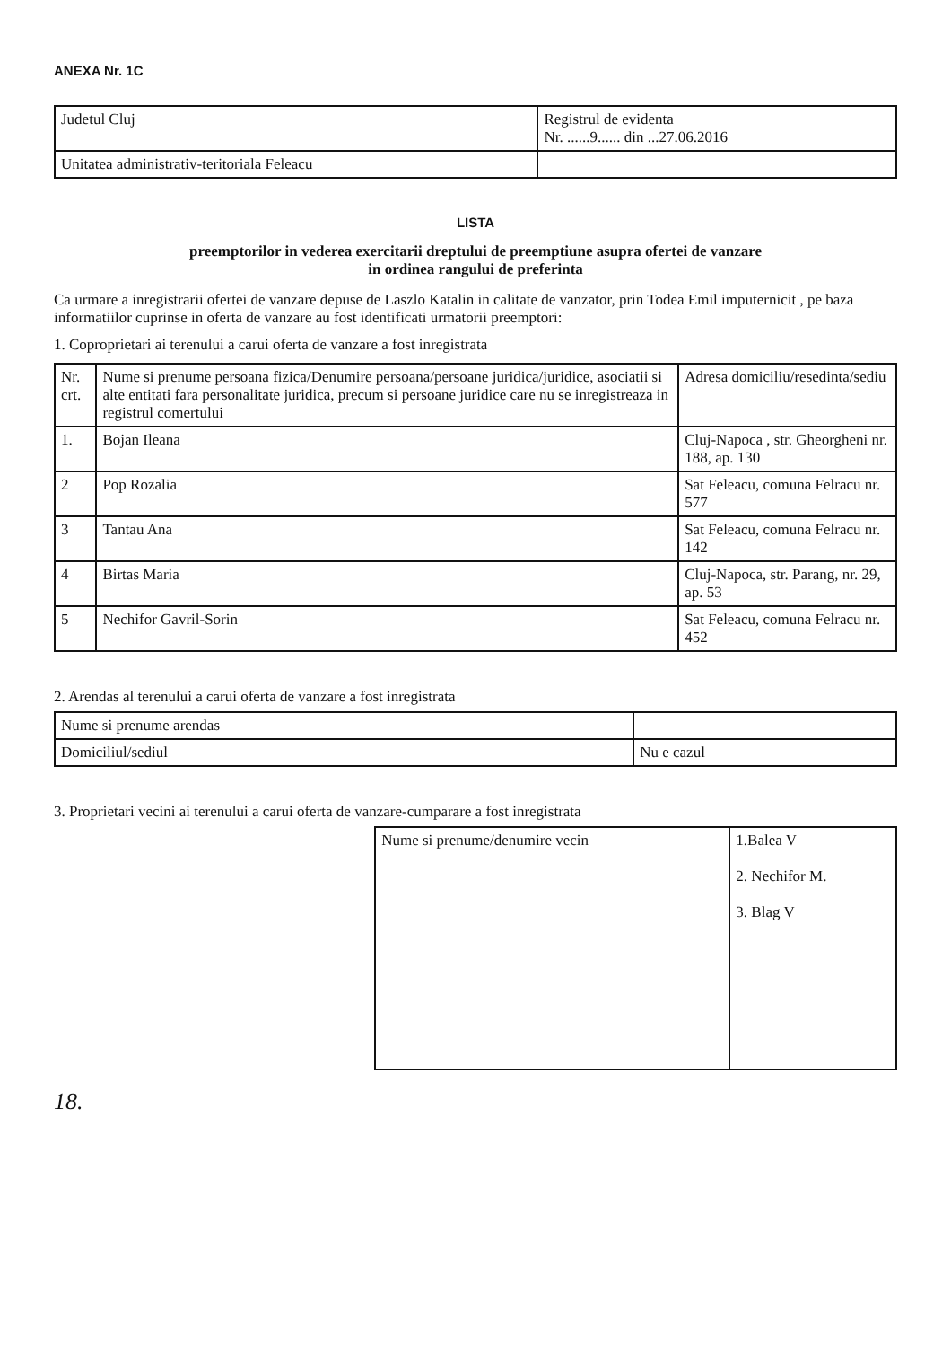ANEXA Nr. 1C
| Judetul Cluj | Registrul de evidenta Nr. ......9...... din ...27.06.2016 |
| Unitatea administrativ-teritoriala Feleacu | |
LISTA
preemptorilor in vederea exercitarii dreptului de preemptiune asupra ofertei de vanzare
in ordinea rangului de preferinta
Ca urmare a inregistrarii ofertei de vanzare depuse de Laszlo Katalin in calitate de vanzator, prin Todea Emil imputernicit , pe baza informatiilor cuprinse in oferta de vanzare au fost identificati urmatorii preemptori:
1. Coproprietari ai terenului a carui oferta de vanzare a fost inregistrata
| Nr. crt. | Nume si prenume persoana fizica/Denumire persoana/persoane juridica/juridice, asociatii si alte entitati fara personalitate juridica, precum si persoane juridice care nu se inregistreaza in registrul comertului | Adresa domiciliu/resedinta/sediu |
| --- | --- | --- |
| 1. | Bojan Ileana | Cluj-Napoca , str. Gheorgheni nr. 188, ap. 130 |
| 2 | Pop Rozalia | Sat Feleacu, comuna Felracu nr. 577 |
| 3 | Tantau Ana | Sat Feleacu, comuna Felracu nr. 142 |
| 4 | Birtas Maria | Cluj-Napoca, str. Parang, nr. 29, ap. 53 |
| 5 | Nechifor Gavril-Sorin | Sat Feleacu, comuna Felracu nr. 452 |
2. Arendas al terenului a carui oferta de vanzare a fost inregistrata
| Nume si prenume arendas | |
| Domiciliul/sediul | Nu e cazul |
3. Proprietari vecini ai terenului a carui oferta de vanzare-cumparare a fost inregistrata
| Nume si prenume/denumire vecin | 1.Balea V 2. Nechifor M. 3. Blag V |
18.